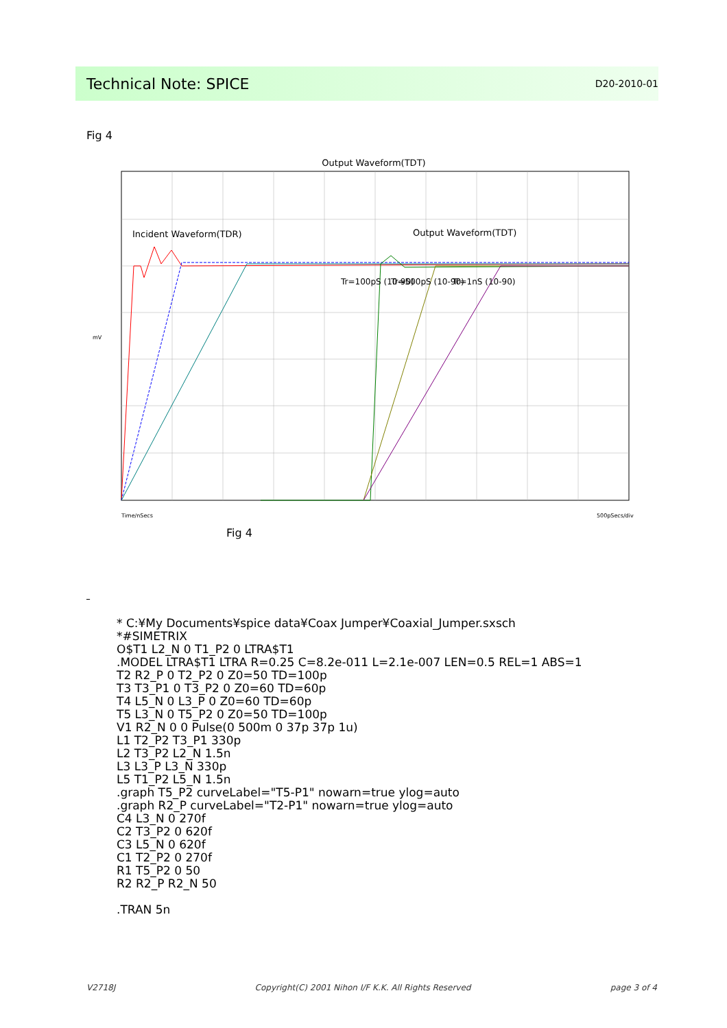Technical Note: SPICE D20-2010-01
Fig 4
Output Waveform(TDT)
Incident Waveform(TDR)
Output Waveform(TDT)
Tr=100pS (10-90)
Tr=500pS (10-90)
Tr=1nS (10-90)
mV
Time/nSecs
500pSecs/div
Fig 4
* C:¥My Documents¥spice data¥Coax Jumper¥Coaxial_Jumper.sxsch *#SIMETRIX O$T1 L2_N 0 T1_P2 0 LTRA$T1 .MODEL LTRA$T1 LTRA R=0.25 C=8.2e-011 L=2.1e-007 LEN=0.5 REL=1 ABS=1 T2 R2_P 0 T2_P2 0 Z0=50 TD=100p T3 T3_P1 0 T3_P2 0 Z0=60 TD=60p T4 L5_N 0 L3_P 0 Z0=60 TD=60p T5 L3_N 0 T5_P2 0 Z0=50 TD=100p V1 R2_N 0 0 Pulse(0 500m 0 37p 37p 1u) L1 T2_P2 T3_P1 330p L2 T3_P2 L2_N 1.5n L3 L3_P L3_N 330p L5 T1_P2 L5_N 1.5n .graph T5_P2 curveLabel="T5-P1" nowarn=true ylog=auto .graph R2_P curveLabel="T2-P1" nowarn=true ylog=auto C4 L3_N 0 270f C2 T3_P2 0 620f C3 L5_N 0 620f C1 T2_P2 0 270f R1 T5_P2 0 50 R2 R2_P R2_N 50 .TRAN 5n
V2718J Copyright(C) 2001 Nihon I/F K.K. All Rights Reserved page 3 of 4